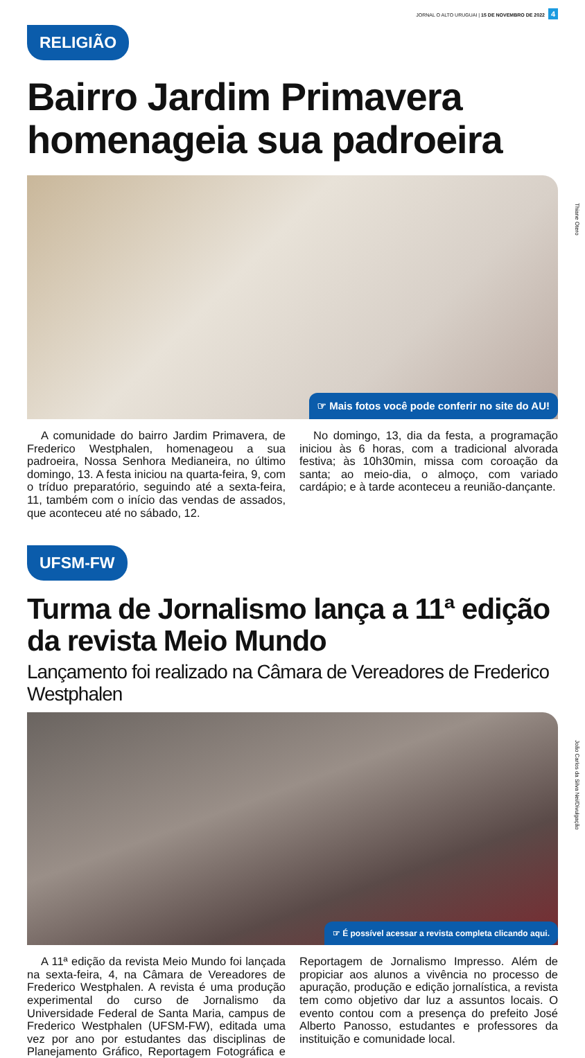JORNAL O ALTO URUGUAI | 15 DE NOVEMBRO DE 2022 4
RELIGIÃO
Bairro Jardim Primavera homenageia sua padroeira
Thiane Otero
☞ Mais fotos você pode conferir no site do AU!
A comunidade do bairro Jardim Primavera, de Frederico Westphalen, homenageou a sua padroeira, Nossa Senhora Medianeira, no último domingo, 13. A festa iniciou na quarta-feira, 9, com o tríduo preparatório, seguindo até a sexta-feira, 11, também com o início das vendas de assados, que aconteceu até no sábado, 12.
No domingo, 13, dia da festa, a programação iniciou às 6 horas, com a tradicional alvorada festiva; às 10h30min, missa com coroação da santa; ao meio-dia, o almoço, com variado cardápio; e à tarde aconteceu a reunião-dançante.
UFSM-FW
Turma de Jornalismo lança a 11ª edição da revista Meio Mundo
Lançamento foi realizado na Câmara de Vereadores de Frederico Westphalen
João Carlos da Silva Nei/Divulgação
☞ É possível acessar a revista completa clicando aqui.
A 11ª edição da revista Meio Mundo foi lançada na sexta-feira, 4, na Câmara de Vereadores de Frederico Westphalen. A revista é uma produção experimental do curso de Jornalismo da Universidade Federal de Santa Maria, campus de Frederico Westphalen (UFSM-FW), editada uma vez por ano por estudantes das disciplinas de Planejamento Gráfico, Reportagem Fotográfica e Reportagem de Jornalismo Impresso. Além de propiciar aos alunos a vivência no processo de apuração, produção e edição jornalística, a revista tem como objetivo dar luz a assuntos locais. O evento contou com a presença do prefeito José Alberto Panosso, estudantes e professores da instituição e comunidade local.